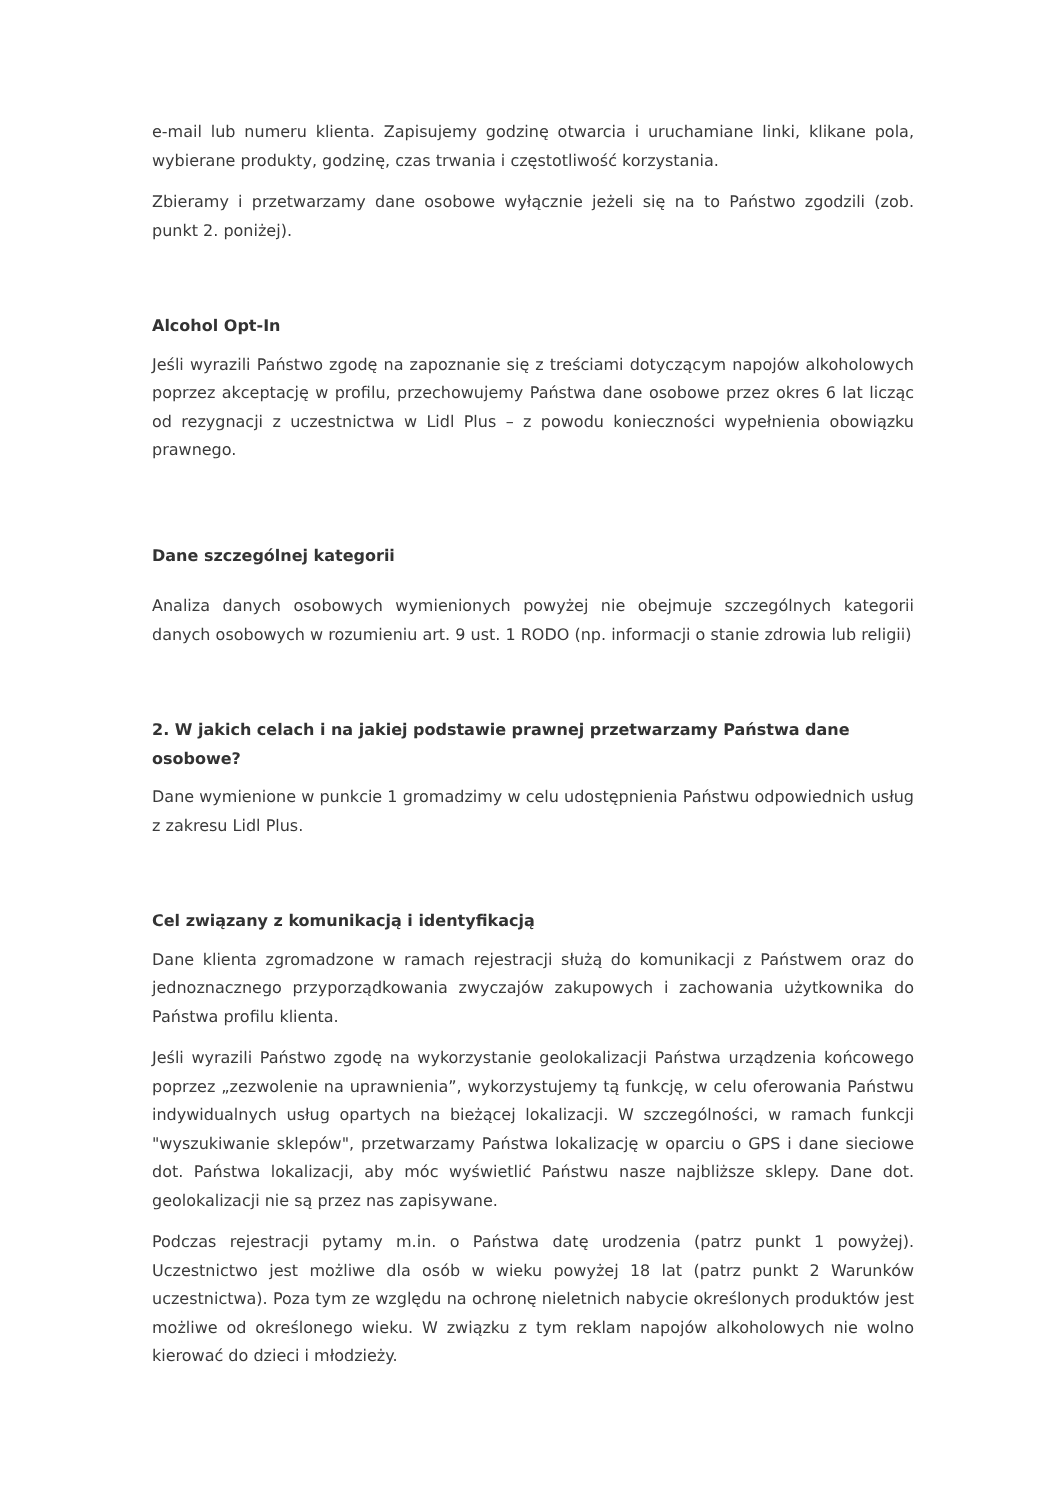e-mail lub numeru klienta. Zapisujemy godzinę otwarcia i uruchamiane linki, klikane pola, wybierane produkty, godzinę, czas trwania i częstotliwość korzystania.
Zbieramy i przetwarzamy dane osobowe wyłącznie jeżeli się na to Państwo zgodzili (zob. punkt 2. poniżej).
Alcohol Opt-In
Jeśli wyrazili Państwo zgodę na zapoznanie się z treściami dotyczącym napojów alkoholowych poprzez akceptację w profilu, przechowujemy Państwa dane osobowe przez okres 6 lat licząc od rezygnacji z uczestnictwa w Lidl Plus – z powodu konieczności wypełnienia obowiązku prawnego.
Dane szczególnej kategorii
Analiza danych osobowych wymienionych powyżej nie obejmuje szczególnych kategorii danych osobowych w rozumieniu art. 9 ust. 1 RODO (np. informacji o stanie zdrowia lub religii)
2. W jakich celach i na jakiej podstawie prawnej przetwarzamy Państwa dane osobowe?
Dane wymienione w punkcie 1 gromadzimy w celu udostępnienia Państwu odpowiednich usług z zakresu Lidl Plus.
Cel związany z komunikacją i identyfikacją
Dane klienta zgromadzone w ramach rejestracji służą do komunikacji z Państwem oraz do jednoznacznego przyporządkowania zwyczajów zakupowych i zachowania użytkownika do Państwa profilu klienta.
Jeśli wyrazili Państwo zgodę na wykorzystanie geolokalizacji Państwa urządzenia końcowego poprzez „zezwolenie na uprawnienia”, wykorzystujemy tą funkcję, w celu oferowania Państwu indywidualnych usług opartych na bieżącej lokalizacji. W szczególności, w ramach funkcji "wyszukiwanie sklepów", przetwarzamy Państwa lokalizację w oparciu o GPS i dane sieciowe dot. Państwa lokalizacji, aby móc wyświetlić Państwu nasze najbliższe sklepy. Dane dot. geolokalizacji nie są przez nas zapisywane.
Podczas rejestracji pytamy m.in. o Państwa datę urodzenia (patrz punkt 1 powyżej). Uczestnictwo jest możliwe dla osób w wieku powyżej 18 lat (patrz punkt 2 Warunków uczestnictwa). Poza tym ze względu na ochronę nieletnich nabycie określonych produktów jest możliwe od określonego wieku. W związku z tym reklam napojów alkoholowych nie wolno kierować do dzieci i młodzieży.